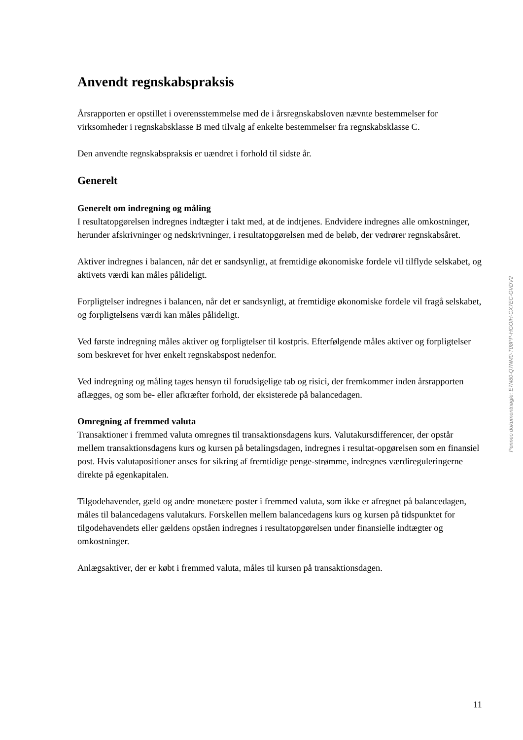Anvendt regnskabspraksis
Årsrapporten er opstillet i overensstemmelse med de i årsregnskabsloven nævnte bestemmelser for virksomheder i regnskabsklasse B med tilvalg af enkelte bestemmelser fra regnskabsklasse C.
Den anvendte regnskabspraksis er uændret i forhold til sidste år.
Generelt
Generelt om indregning og måling
I resultatopgørelsen indregnes indtægter i takt med, at de indtjenes. Endvidere indregnes alle omkostninger, herunder afskrivninger og nedskrivninger, i resultatopgørelsen med de beløb, der vedrører regnskabsåret.
Aktiver indregnes i balancen, når det er sandsynligt, at fremtidige økonomiske fordele vil tilflyde selskabet, og aktivets værdi kan måles pålideligt.
Forpligtelser indregnes i balancen, når det er sandsynligt, at fremtidige økonomiske fordele vil fragå selskabet, og forpligtelsens værdi kan måles pålideligt.
Ved første indregning måles aktiver og forpligtelser til kostpris. Efterfølgende måles aktiver og forpligtelser som beskrevet for hver enkelt regnskabspost nedenfor.
Ved indregning og måling tages hensyn til forudsigelige tab og risici, der fremkommer inden årsrapporten aflægges, og som be- eller afkræfter forhold, der eksisterede på balancedagen.
Omregning af fremmed valuta
Transaktioner i fremmed valuta omregnes til transaktionsdagens kurs. Valutakursdifferencer, der opstår mellem transaktionsdagens kurs og kursen på betalingsdagen, indregnes i resultat-opgørelsen som en finansiel post. Hvis valutapositioner anses for sikring af fremtidige penge-strømme, indregnes værdireguleringerne direkte på egenkapitalen.
Tilgodehavender, gæld og andre monetære poster i fremmed valuta, som ikke er afregnet på balancedagen, måles til balancedagens valutakurs. Forskellen mellem balancedagens kurs og kursen på tidspunktet for tilgodehavendets eller gældens opståen indregnes i resultatopgørelsen under finansielle indtægter og omkostninger.
Anlægsaktiver, der er købt i fremmed valuta, måles til kursen på transaktionsdagen.
Penneo dokumentnøgle: E7N80-Q7NM0-T08PP-HGOIH-CX7EC-GVDV2
11